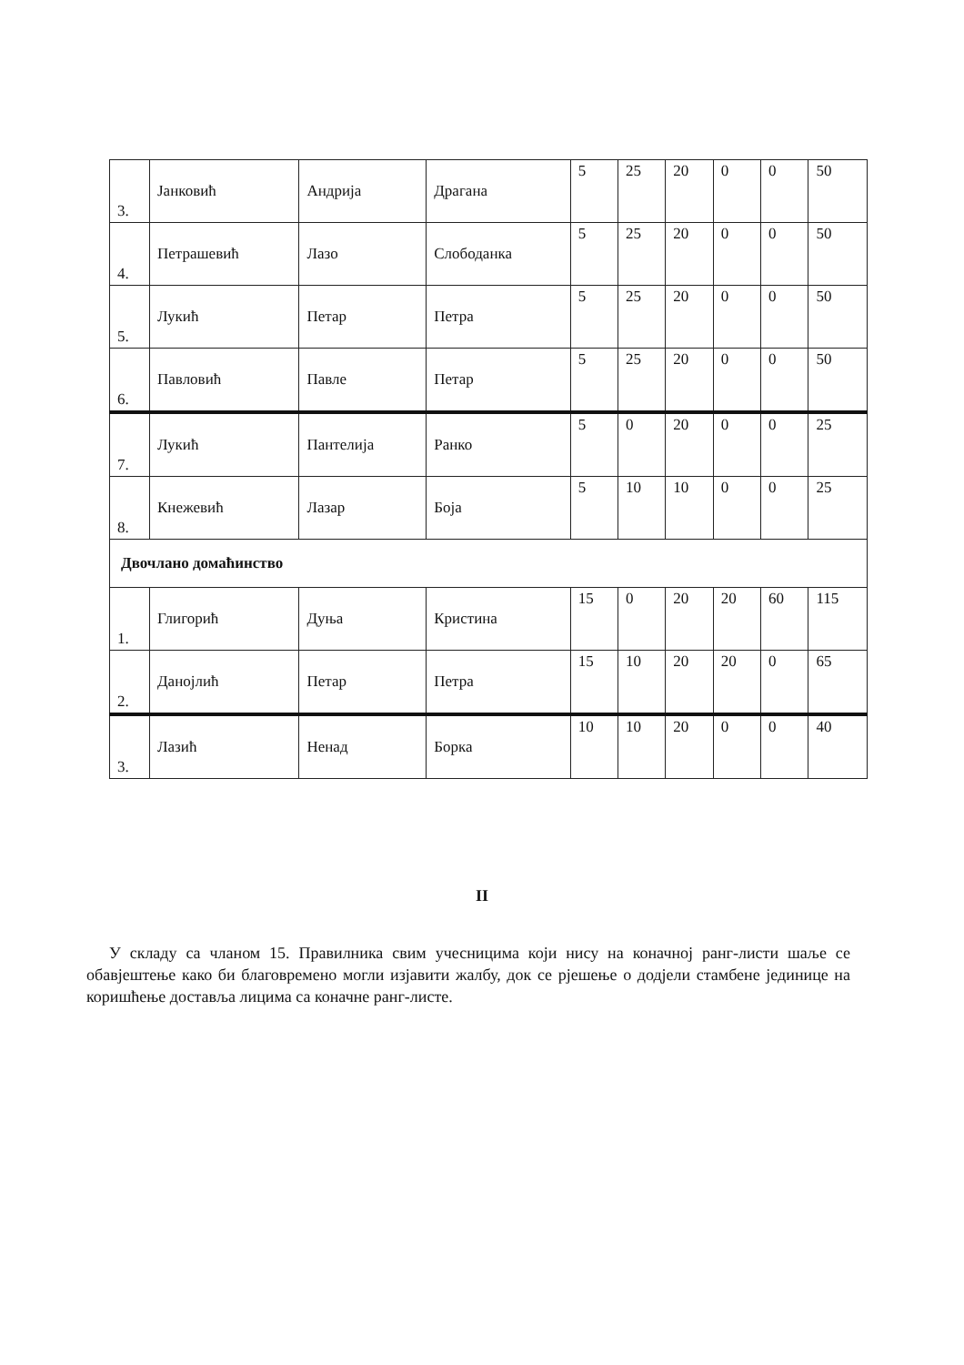| 3. | Јанковић | Андрија | Драгана | 5 | 25 | 20 | 0 | 0 | 50 |
| 4. | Петрашевић | Лазо | Слободанка | 5 | 25 | 20 | 0 | 0 | 50 |
| 5. | Лукић | Петар | Петра | 5 | 25 | 20 | 0 | 0 | 50 |
| 6. | Павловић | Павле | Петар | 5 | 25 | 20 | 0 | 0 | 50 |
| 7. | Лукић | Пантелија | Ранко | 5 | 0 | 20 | 0 | 0 | 25 |
| 8. | Кнежевић | Лазар | Боја | 5 | 10 | 10 | 0 | 0 | 25 |
| Двочлано домаћинство | | | | | | | | | |
| 1. | Глигорић | Дуња | Кристина | 15 | 0 | 20 | 20 | 60 | 115 |
| 2. | Данојлић | Петар | Петра | 15 | 10 | 20 | 20 | 0 | 65 |
| 3. | Лазић | Ненад | Борка | 10 | 10 | 20 | 0 | 0 | 40 |
II
У складу са чланом 15. Правилника свим учесницима који нису на коначној ранг-листи шаље се обавјештење како би благовремено могли изјавити жалбу, док се рјешење о додјели стамбене јединице на коришћење доставља лицима са коначне ранг-листе.